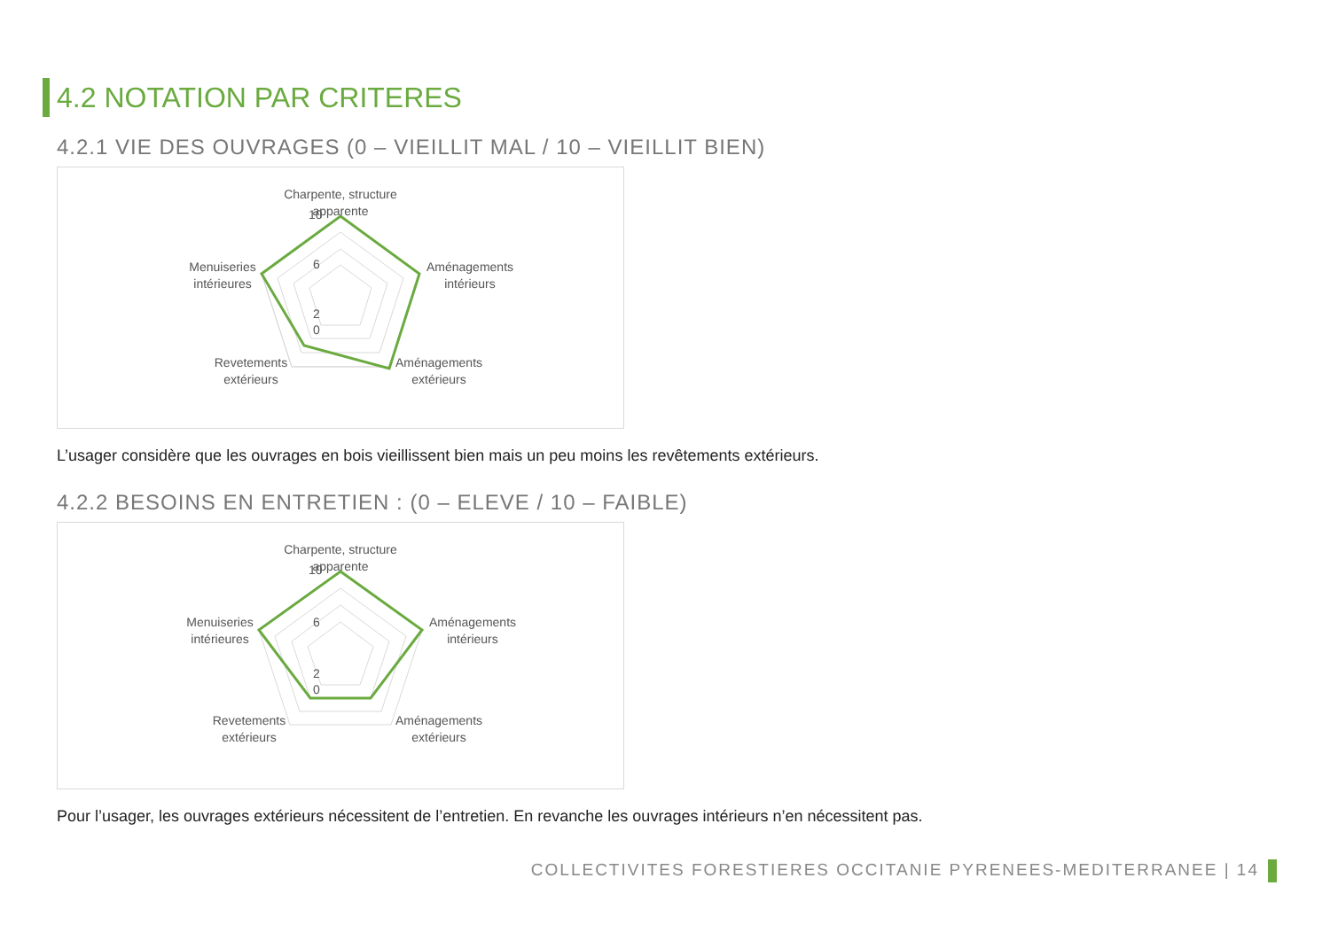4.2 NOTATION PAR CRITERES
4.2.1 VIE DES OUVRAGES (0 – VIEILLIT MAL / 10 – VIEILLIT BIEN)
Charpente, structure
apparente
10
6
2
0
Aménagements
intérieurs
Menuiseries
intérieures
Revetements
extérieurs
Aménagements
extérieurs
L’usager considère que les ouvrages en bois vieillissent bien mais un peu moins les revêtements extérieurs.
4.2.2 BESOINS EN ENTRETIEN : (0 – ELEVE / 10 – FAIBLE)
Charpente, structure
apparente
10
6
2
0
Aménagements
intérieurs
Menuiseries
intérieures
Revetements
extérieurs
Aménagements
extérieurs
Pour l’usager, les ouvrages extérieurs nécessitent de l’entretien. En revanche les ouvrages intérieurs n’en nécessitent pas.
COLLECTIVITES FORESTIERES OCCITANIE PYRENEES-MEDITERRANEE | 14